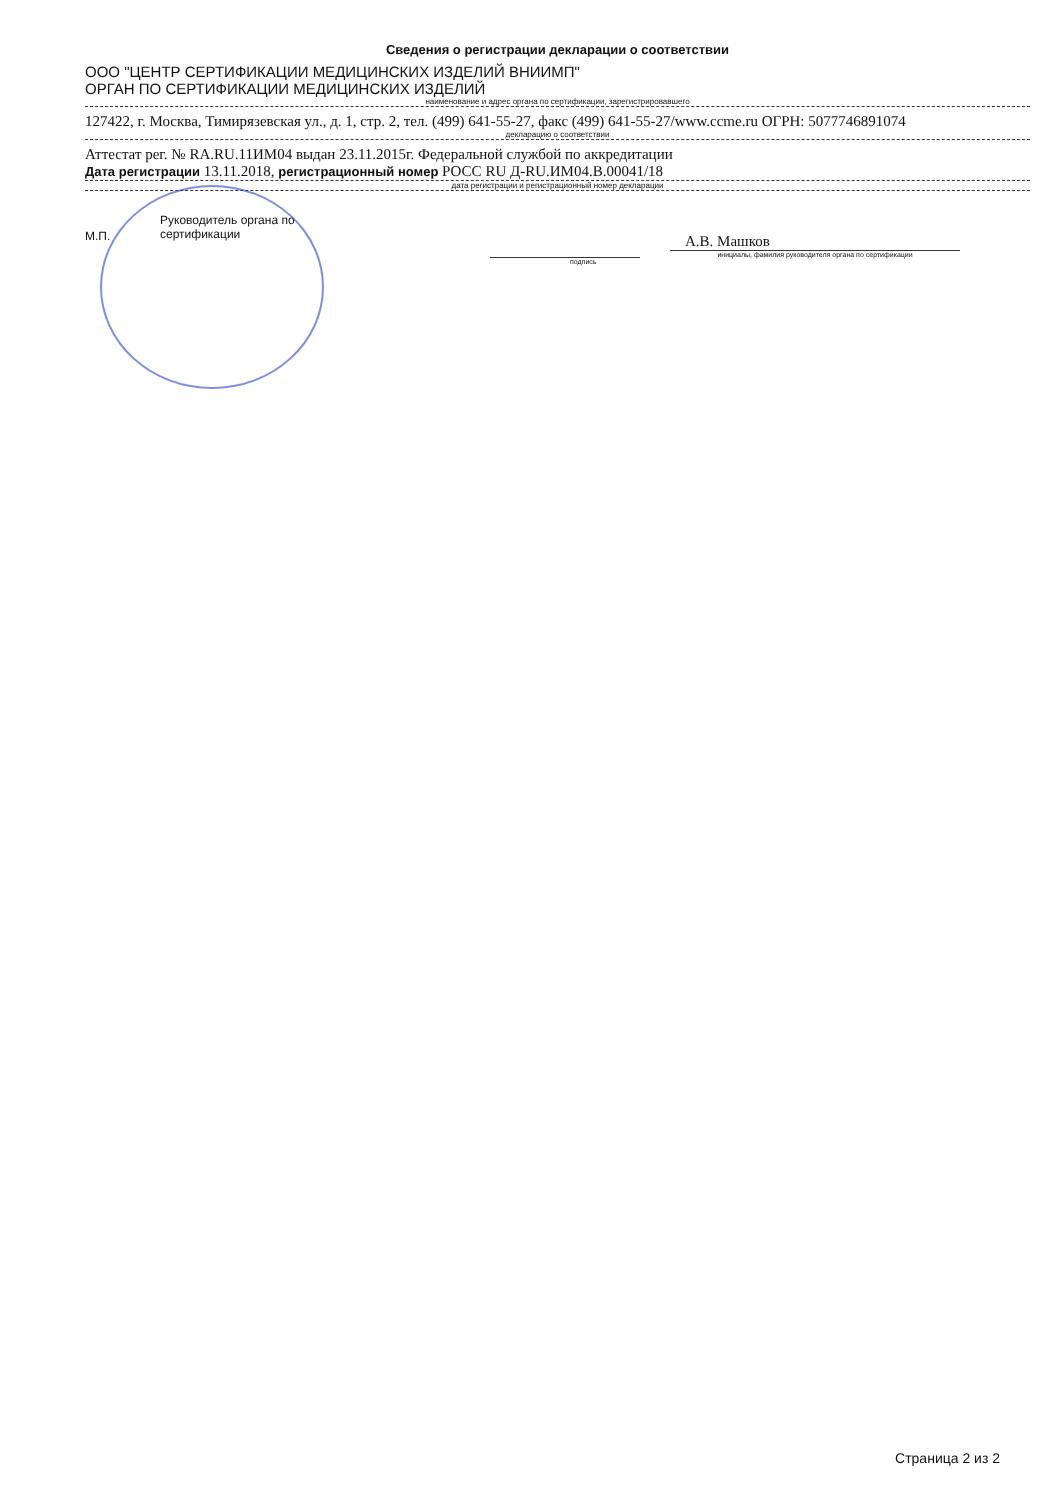Сведения о регистрации декларации о соответствии
ООО "ЦЕНТР СЕРТИФИКАЦИИ МЕДИЦИНСКИХ ИЗДЕЛИЙ ВНИИМП"
ОРГАН ПО СЕРТИФИКАЦИИ МЕДИЦИНСКИХ ИЗДЕЛИЙ
наименование и адрес органа по сертификации, зарегистрировавшего
127422, г. Москва, Тимирязевская ул., д. 1, стр. 2, тел. (499) 641-55-27, факс (499) 641-55-27/www.ccme.ru ОГРН: 5077746891074
декларацию о соответствии
Аттестат рег. № RA.RU.11ИМ04 выдан 23.11.2015г. Федеральной службой по аккредитации
Дата регистрации 13.11.2018, регистрационный номер РОСС RU Д-RU.ИМ04.В.00041/18
дата регистрации и регистрационный номер декларации
М.П.
Руководитель органа по
сертификации
А.В. Машков
инициалы, фамилия руководителя органа по сертификации
подпись
Страница 2 из 2